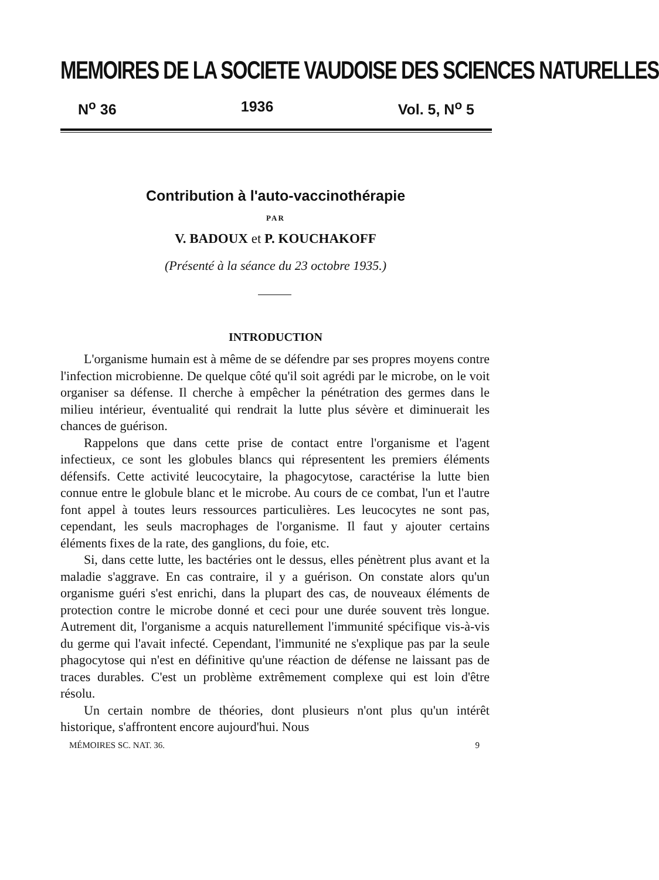MEMOIRES DE LA SOCIETE VAUDOISE DES SCIENCES NATURELLES
N<sup>o</sup> 36 1936 Vol. 5, N<sup>o</sup> 5
Contribution à l'auto-vaccinothérapie
PAR
V. BADOUX et P. KOUCHAKOFF
(Présenté à la séance du 23 octobre 1935.)
INTRODUCTION
L'organisme humain est à même de se défendre par ses propres moyens contre l'infection microbienne. De quelque côté qu'il soit agrédi par le microbe, on le voit organiser sa défense. Il cherche à empêcher la pénétration des germes dans le milieu intérieur, éventualité qui rendrait la lutte plus sévère et diminuerait les chances de guérison.
Rappelons que dans cette prise de contact entre l'organisme et l'agent infectieux, ce sont les globules blancs qui répresentent les premiers éléments défensifs. Cette activité leucocytaire, la phagocytose, caractérise la lutte bien connue entre le globule blanc et le microbe. Au cours de ce combat, l'un et l'autre font appel à toutes leurs ressources particulières. Les leucocytes ne sont pas, cependant, les seuls macrophages de l'organisme. Il faut y ajouter certains éléments fixes de la rate, des ganglions, du foie, etc.
Si, dans cette lutte, les bactéries ont le dessus, elles pénètrent plus avant et la maladie s'aggrave. En cas contraire, il y a guérison. On constate alors qu'un organisme guéri s'est enrichi, dans la plupart des cas, de nouveaux éléments de protection contre le microbe donné et ceci pour une durée souvent très longue. Autrement dit, l'organisme a acquis naturellement l'immunité spécifique vis-à-vis du germe qui l'avait infecté. Cependant, l'immunité ne s'explique pas par la seule phagocytose qui n'est en définitive qu'une réaction de défense ne laissant pas de traces durables. C'est un problème extrêmement complexe qui est loin d'être résolu.
Un certain nombre de théories, dont plusieurs n'ont plus qu'un intérêt historique, s'affrontent encore aujourd'hui. Nous
MÉMOIRES SC. NAT. 36. 9